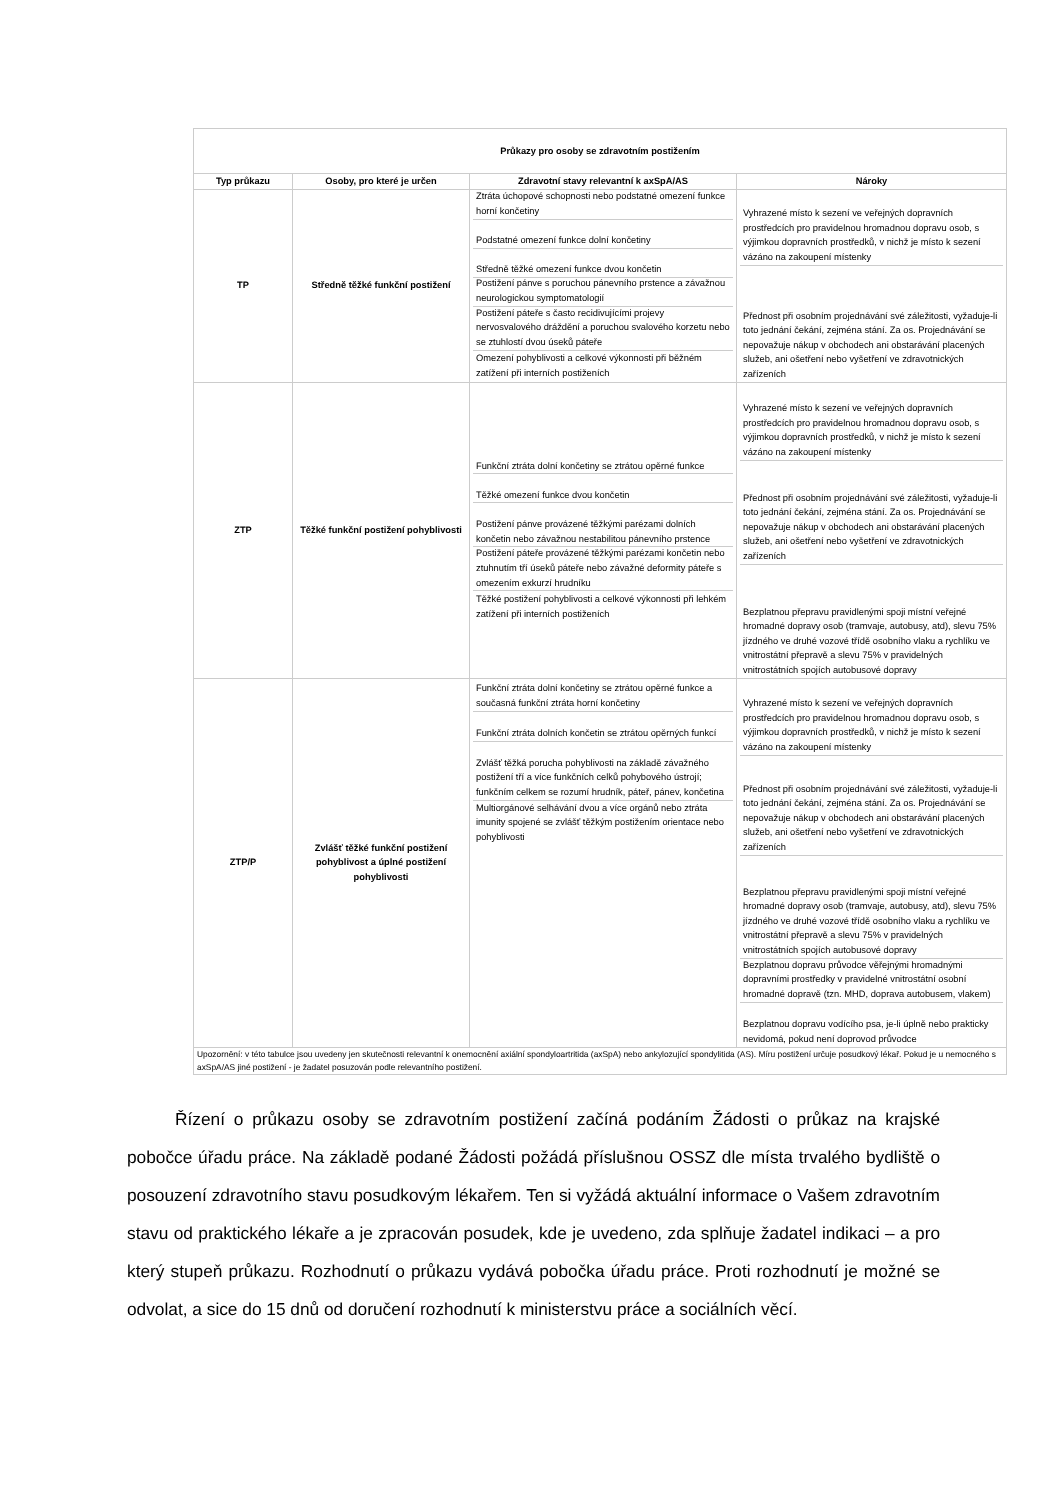| Průkazy pro osoby se zdravotním postižením | | | |
| Typ průkazu | Osoby, pro které je určen | Zdravotní stavy relevantní k axSpA/AS | Nároky |
| TP | Středně těžké funkční postižení | Ztráta úchopové schopnosti nebo podstatné omezení funkce horní končetiny Podstatné omezení funkce dolní končetiny Středně těžké omezení funkce dvou končetin Postižení pánve s poruchou pánevního prstence a závažnou neurologickou symptomatologií Postižení páteře s často recidivujícími projevy nervosvalového dráždění a poruchou svalového korzetu nebo se ztuhlostí dvou úseků páteře Omezení pohyblivosti a celkové výkonnosti při běžném zatížení při interních postiženích | Vyhrazené místo k sezení ve veřejných dopravních prostředcích pro pravidelnou hromadnou dopravu osob, s výjimkou dopravních prostředků, v nichž je místo k sezení vázáno na zakoupení místenky Přednost při osobním projednávání své záležitosti, vyžaduje-li toto jednání čekání, zejména stání. Za os. Projednávání se nepovažuje nákup v obchodech ani obstarávání placených služeb, ani ošetření nebo vyšetření ve zdravotnických zařízeních |
| ZTP | Těžké funkční postižení pohyblivosti | Funkční ztráta dolní končetiny se ztrátou opěrné funkce Těžké omezení funkce dvou končetin Postižení pánve provázené těžkými parézami dolních končetin nebo závažnou nestabilitou pánevního prstence Postižení páteře provázené těžkými parézami končetin nebo ztuhnutím tří úseků páteře nebo závažné deformity páteře s omezením exkurzí hrudníku Těžké postižení pohyblivosti a celkové výkonnosti při lehkém zatížení při interních postiženích | Vyhrazené místo k sezení ve veřejných dopravních prostředcích pro pravidelnou hromadnou dopravu osob, s výjimkou dopravních prostředků, v nichž je místo k sezení vázáno na zakoupení místenky Přednost při osobním projednávání své záležitosti, vyžaduje-li toto jednání čekání, zejména stání. Za os. Projednávání se nepovažuje nákup v obchodech ani obstarávání placených služeb, ani ošetření nebo vyšetření ve zdravotnických zařízeních Bezplatnou přepravu pravidlenými spoji místní veřejné hromadné dopravy osob (tramvaje, autobusy, atd), slevu 75% jízdného ve druhé vozové třídě osobního vlaku a rychlíku ve vnitrostátní přepravě a slevu 75% v pravidelných vnitrostátních spojích autobusové dopravy |
| ZTP/P | Zvlášť těžké funkční postižení pohyblivost a úplné postižení pohyblivosti | Funkční ztráta dolní končetiny se ztrátou opěrné funkce a současná funkční ztráta horní končetiny Funkční ztráta dolních končetin se ztrátou opěrných funkcí Zvlášť těžká porucha pohyblivosti na základě závažného postižení tří a více funkčních celků pohybového ústrojí; funkčním celkem se rozumí hrudník, páteř, pánev, končetina Multiorgánové selhávání dvou a více orgánů nebo ztráta imunity spojené se zvlášť těžkým postižením orientace nebo pohyblivosti | Vyhrazené místo k sezení ve veřejných dopravních prostředcích pro pravidelnou hromadnou dopravu osob, s výjimkou dopravních prostředků, v nichž je místo k sezení vázáno na zakoupení místenky Přednost při osobním projednávání své záležitosti, vyžaduje-li toto jednání čekání, zejména stání. Za os. Projednávání se nepovažuje nákup v obchodech ani obstarávání placených služeb, ani ošetření nebo vyšetření ve zdravotnických zařízeních Bezplatnou přepravu pravidlenými spoji místní veřejné hromadné dopravy osob (tramvaje, autobusy, atd), slevu 75% jízdného ve druhé vozové třídě osobního vlaku a rychlíku ve vnitrostátní přepravě a slevu 75% v pravidelných vnitrostátních spojích autobusové dopravy Bezplatnou dopravu průvodce věřejnými hromadnými dopravními prostředky v pravidelné vnitrostátní osobní hromadné dopravě (tzn. MHD, doprava autobusem, vlakem) Bezplatnou dopravu vodícího psa, je-li úplně nebo prakticky nevidomá, pokud není doprovod průvodce |
| Upozornění: v této tabulce jsou uvedeny jen skutečnosti relevantní k onemocnění axiální spondyloartritida (axSpA) nebo ankylozující spondylitida (AS). Míru postižení určuje posudkový lékař. Pokud je u nemocného s axSpA/AS jiné postižení - je žadatel posuzován podle relevantního postižení. | | | |
Řízení o průkazu osoby se zdravotním postižení začíná podáním Žádosti o průkaz na krajské pobočce úřadu práce. Na základě podané Žádosti požádá příslušnou OSSZ dle místa trvalého bydliště o posouzení zdravotního stavu posudkovým lékařem. Ten si vyžádá aktuální informace o Vašem zdravotním stavu od praktického lékaře a je zpracován posudek, kde je uvedeno, zda splňuje žadatel indikaci – a pro který stupeň průkazu. Rozhodnutí o průkazu vydává pobočka úřadu práce. Proti rozhodnutí je možné se odvolat, a sice do 15 dnů od doručení rozhodnutí k ministerstvu práce a sociálních věcí.